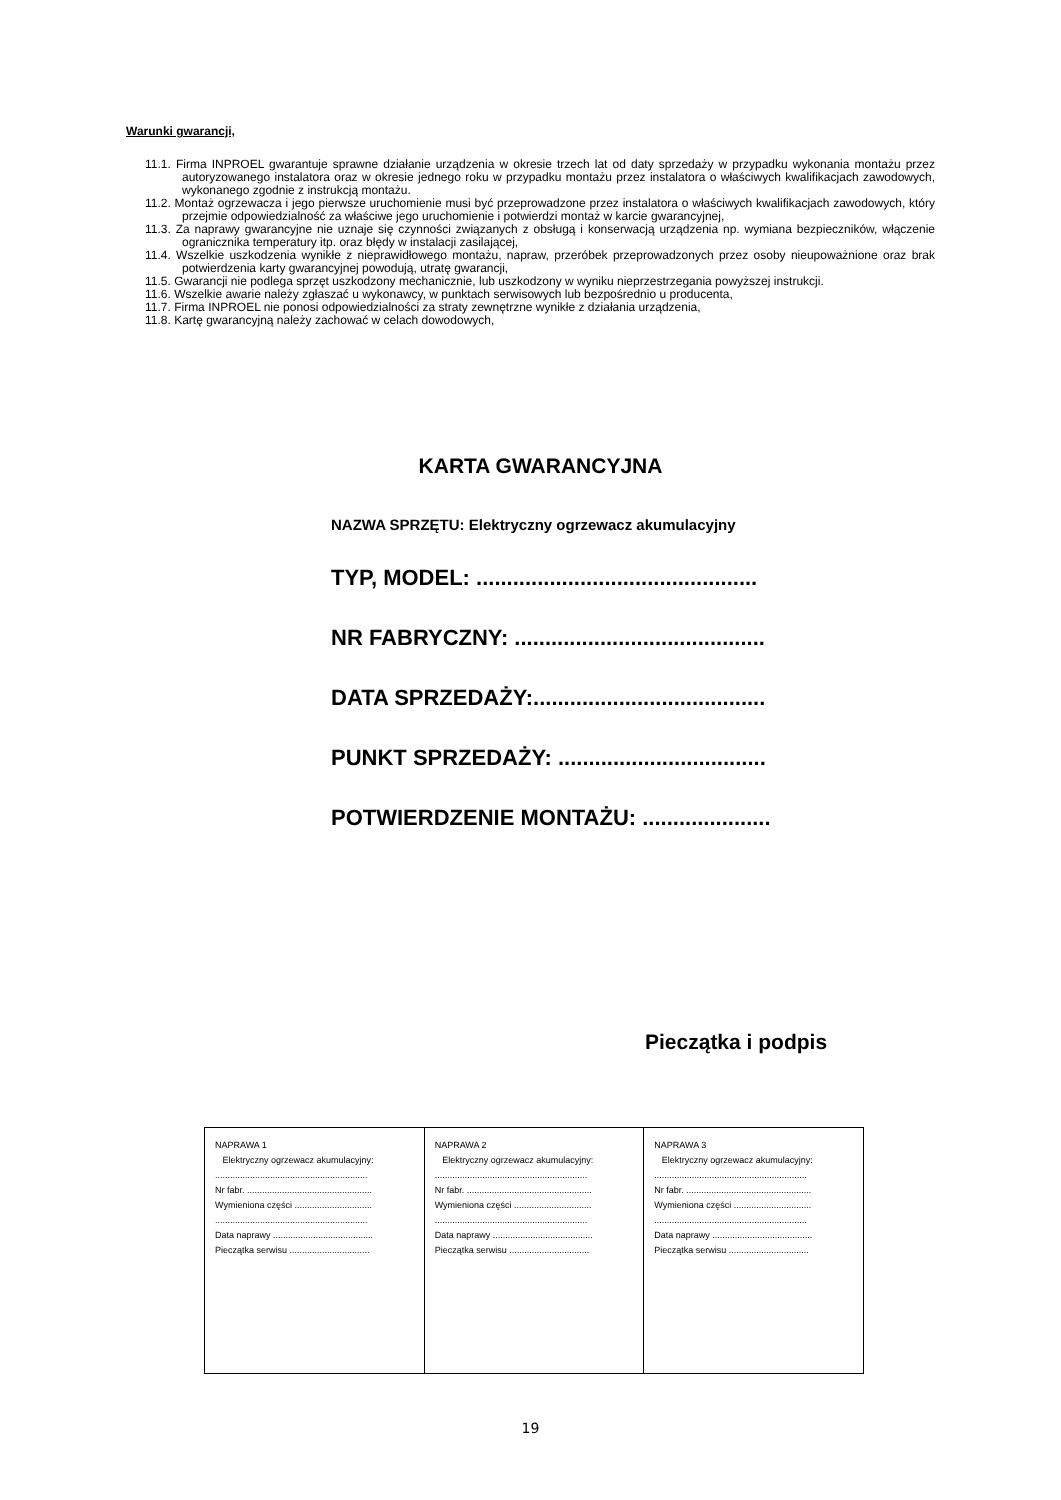Warunki gwarancji,
11.1. Firma INPROEL gwarantuje sprawne działanie urządzenia w okresie trzech lat od daty sprzedaży w przypadku wykonania montażu przez autoryzowanego instalatora oraz w okresie jednego roku w przypadku montażu przez instalatora o właściwych kwalifikacjach zawodowych, wykonanego zgodnie z instrukcją montażu.
11.2. Montaż ogrzewacza i jego pierwsze uruchomienie musi być przeprowadzone przez instalatora o właściwych kwalifikacjach zawodowych, który przejmie odpowiedzialność za właściwe jego uruchomienie i potwierdzi montaż w karcie gwarancyjnej,
11.3. Za naprawy gwarancyjne nie uznaje się czynności związanych z obsługą i konserwacją urządzenia np. wymiana bezpieczników, włączenie ogranicznika temperatury itp. oraz błędy w instalacji zasilającej,
11.4. Wszelkie uszkodzenia wynikłe z nieprawidłowego montażu, napraw, przeróbek przeprowadzonych przez osoby nieupoważnione oraz brak potwierdzenia karty gwarancyjnej powodują, utratę gwarancji,
11.5. Gwarancji nie podlega sprzęt uszkodzony mechanicznie, lub uszkodzony w wyniku nieprzestrzegania powyższej instrukcji.
11.6. Wszelkie awarie należy zgłaszać u wykonawcy, w punktach serwisowych lub bezpośrednio u producenta,
11.7. Firma INPROEL nie ponosi odpowiedzialności za straty zewnętrzne wynikłe z działania urządzenia,
11.8. Kartę gwarancyjną należy zachować w celach dowodowych,
KARTA GWARANCYJNA
NAZWA SPRZĘTU: Elektryczny ogrzewacz akumulacyjny
TYP, MODEL: ..............................................
NR FABRYCZNY: .........................................
DATA SPRZEDAŻY:......................................
PUNKT SPRZEDAŻY: ..................................
POTWIERDZENIE MONTAŻU: .....................
Pieczątka i podpis
| NAPRAWA 1 Elektryczny ogrzewacz akumulacyjny: ............................................................. Nr fabr. .................................................. Wymieniona części ............................... ............................................................. Data naprawy ........................................ Pieczątka serwisu ................................ | NAPRAWA 2 Elektryczny ogrzewacz akumulacyjny: ............................................................. Nr fabr. .................................................. Wymieniona części ............................... ............................................................. Data naprawy ........................................ Pieczątka serwisu ................................ | NAPRAWA 3 Elektryczny ogrzewacz akumulacyjny: ............................................................. Nr fabr. .................................................. Wymieniona części ............................... ............................................................. Data naprawy ........................................ Pieczątka serwisu ................................ |
19